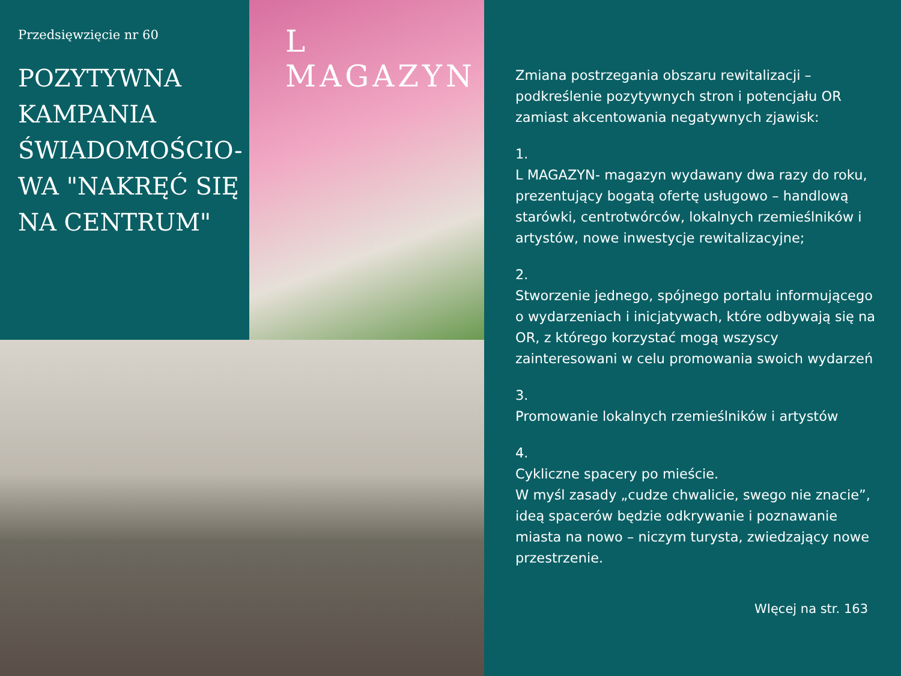Przedsięwzięcie nr 60
POZYTYWNA KAMPANIA ŚWIADOMOŚCIO-WA "NAKRĘĆ SIĘ NA CENTRUM"
L MAGAZYN
Zmiana postrzegania obszaru rewitalizacji – podkreślenie pozytywnych stron i potencjału OR zamiast akcentowania negatywnych zjawisk:
1.
L MAGAZYN- magazyn wydawany dwa razy do roku, prezentujący bogatą ofertę usługowo – handlową starówki, centrotwórców, lokalnych rzemieślników i artystów, nowe inwestycje rewitalizacyjne;
2.
Stworzenie jednego, spójnego portalu informującego o wydarzeniach i inicjatywach, które odbywają się na OR, z którego korzystać mogą wszyscy zainteresowani w celu promowania swoich wydarzeń
3.
Promowanie lokalnych rzemieślników i artystów
4.
Cykliczne spacery po mieście.
W myśl zasady „cudze chwalicie, swego nie znacie”, ideą spacerów będzie odkrywanie i poznawanie miasta na nowo – niczym turysta, zwiedzający nowe przestrzenie.
WIęcej na str. 163